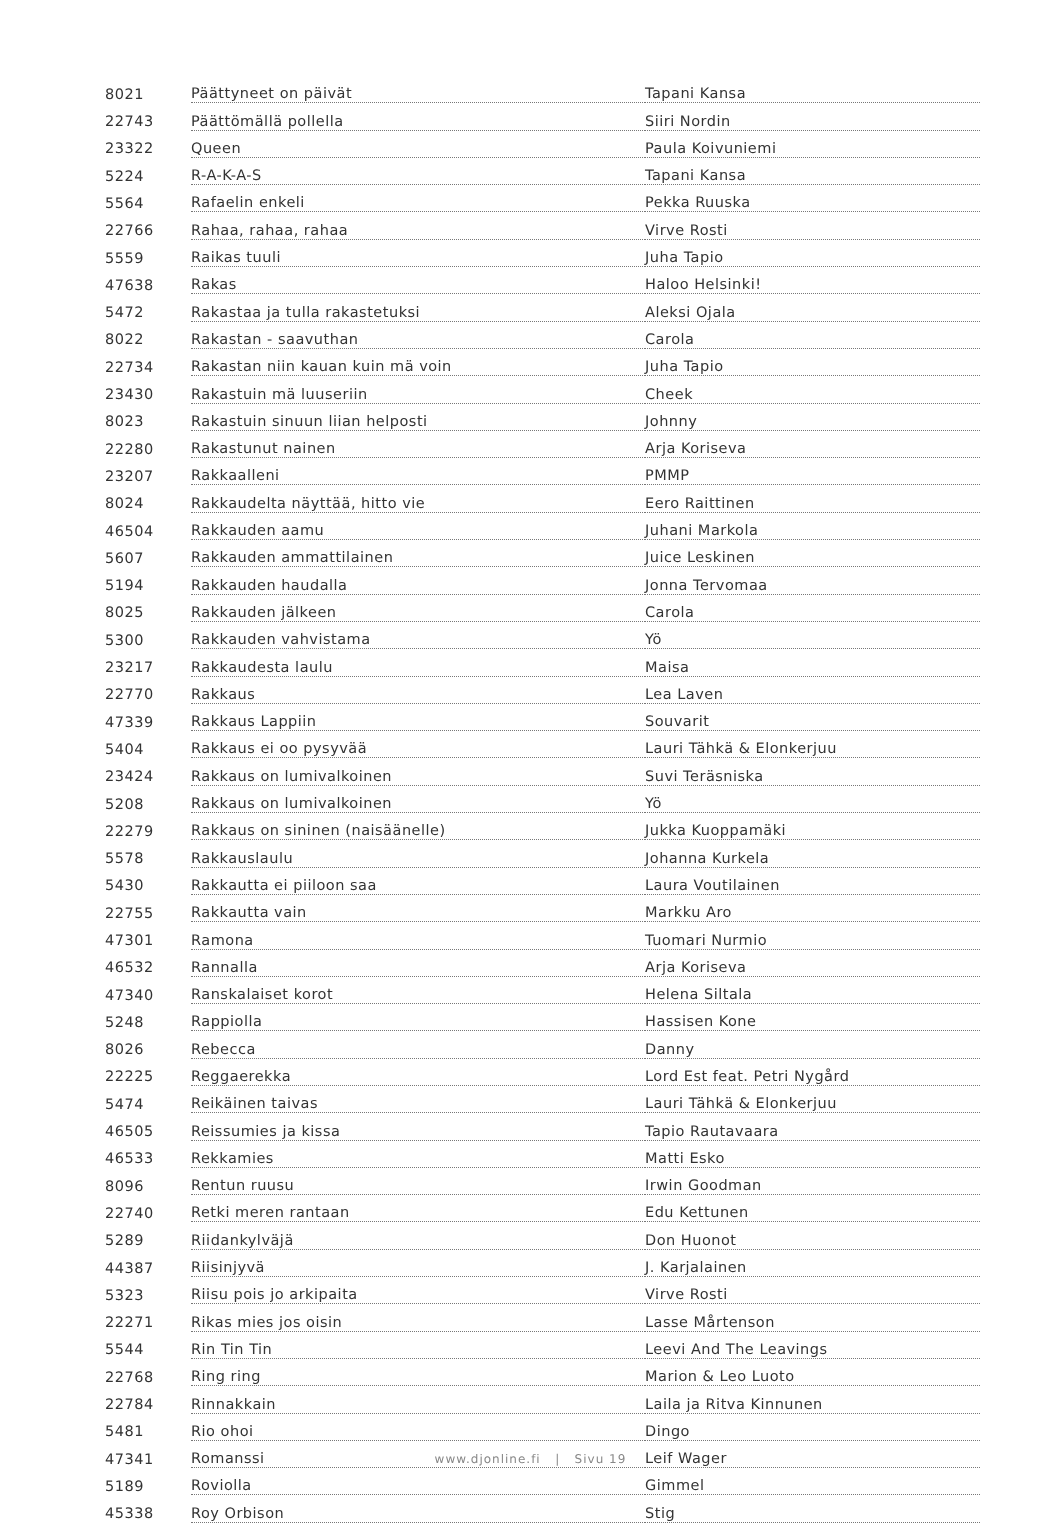| 8021 | Päättyneet on päivät | Tapani Kansa |
| 22743 | Päättömällä pollella | Siiri Nordin |
| 23322 | Queen | Paula Koivuniemi |
| 5224 | R-A-K-A-S | Tapani Kansa |
| 5564 | Rafaelin enkeli | Pekka Ruuska |
| 22766 | Rahaa, rahaa, rahaa | Virve Rosti |
| 5559 | Raikas tuuli | Juha Tapio |
| 47638 | Rakas | Haloo Helsinki! |
| 5472 | Rakastaa ja tulla rakastetuksi | Aleksi Ojala |
| 8022 | Rakastan - saavuthan | Carola |
| 22734 | Rakastan niin kauan kuin mä voin | Juha Tapio |
| 23430 | Rakastuin mä luuseriin | Cheek |
| 8023 | Rakastuin sinuun liian helposti | Johnny |
| 22280 | Rakastunut nainen | Arja Koriseva |
| 23207 | Rakkaalleni | PMMP |
| 8024 | Rakkaudelta näyttää, hitto vie | Eero Raittinen |
| 46504 | Rakkauden aamu | Juhani Markola |
| 5607 | Rakkauden ammattilainen | Juice Leskinen |
| 5194 | Rakkauden haudalla | Jonna Tervomaa |
| 8025 | Rakkauden jälkeen | Carola |
| 5300 | Rakkauden vahvistama | Yö |
| 23217 | Rakkaudesta laulu | Maisa |
| 22770 | Rakkaus | Lea Laven |
| 47339 | Rakkaus Lappiin | Souvarit |
| 5404 | Rakkaus ei oo pysyvää | Lauri Tähkä & Elonkerjuu |
| 23424 | Rakkaus on lumivalkoinen | Suvi Teräsniska |
| 5208 | Rakkaus on lumivalkoinen | Yö |
| 22279 | Rakkaus on sininen (naisäänelle) | Jukka Kuoppamäki |
| 5578 | Rakkauslaulu | Johanna Kurkela |
| 5430 | Rakkautta ei piiloon saa | Laura Voutilainen |
| 22755 | Rakkautta vain | Markku Aro |
| 47301 | Ramona | Tuomari Nurmio |
| 46532 | Rannalla | Arja Koriseva |
| 47340 | Ranskalaiset korot | Helena Siltala |
| 5248 | Rappiolla | Hassisen Kone |
| 8026 | Rebecca | Danny |
| 22225 | Reggaerekka | Lord Est feat. Petri Nygård |
| 5474 | Reikäinen taivas | Lauri Tähkä & Elonkerjuu |
| 46505 | Reissumies ja kissa | Tapio Rautavaara |
| 46533 | Rekkamies | Matti Esko |
| 8096 | Rentun ruusu | Irwin Goodman |
| 22740 | Retki meren rantaan | Edu Kettunen |
| 5289 | Riidankylväjä | Don Huonot |
| 44387 | Riisinjyvä | J. Karjalainen |
| 5323 | Riisu pois jo arkipaita | Virve Rosti |
| 22271 | Rikas mies jos oisin | Lasse Mårtenson |
| 5544 | Rin Tin Tin | Leevi And The Leavings |
| 22768 | Ring ring | Marion & Leo Luoto |
| 22784 | Rinnakkain | Laila ja Ritva Kinnunen |
| 5481 | Rio ohoi | Dingo |
| 47341 | Romanssi | Leif Wager |
| 5189 | Roviolla | Gimmel |
| 45338 | Roy Orbison | Stig |
www.djonline.fi | Sivu 19